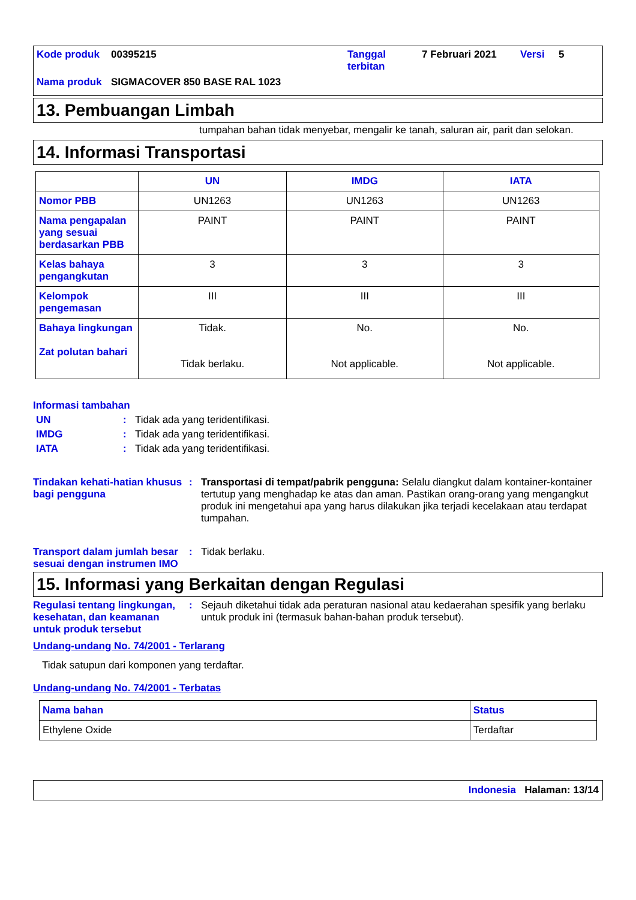| Kode produk | 00395215 | Tanggal terbitan | 7 Februari 2021 | Versi | 5 |
| Nama produk | SIGMACOVER 850 BASE RAL 1023 | | | | |
13. Pembuangan Limbah
tumpahan bahan tidak menyebar, mengalir ke tanah, saluran air, parit dan selokan.
14. Informasi Transportasi
| | UN | IMDG | IATA |
| --- | --- | --- | --- |
| Nomor PBB | UN1263 | UN1263 | UN1263 |
| Nama pengapalan yang sesuai berdasarkan PBB | PAINT | PAINT | PAINT |
| Kelas bahaya pengangkutan | 3 | 3 | 3 |
| Kelompok pengemasan | III | III | III |
| Bahaya lingkungan Zat polutan bahari | Tidak. Tidak berlaku. | No. Not applicable. | No. Not applicable. |
Informasi tambahan
UN : Tidak ada yang teridentifikasi.
IMDG : Tidak ada yang teridentifikasi.
IATA : Tidak ada yang teridentifikasi.
Tindakan kehati-hatian khusus bagi pengguna
: Transportasi di tempat/pabrik pengguna: Selalu diangkut dalam kontainer-kontainer tertutup yang menghadap ke atas dan aman. Pastikan orang-orang yang mengangkut produk ini mengetahui apa yang harus dilakukan jika terjadi kecelakaan atau terdapat tumpahan.
Transport dalam jumlah besar sesuai dengan instrumen IMO
: Tidak berlaku.
15. Informasi yang Berkaitan dengan Regulasi
Regulasi tentang lingkungan, kesehatan, dan keamanan untuk produk tersebut
: Sejauh diketahui tidak ada peraturan nasional atau kedaerahan spesifik yang berlaku untuk produk ini (termasuk bahan-bahan produk tersebut).
Undang-undang No. 74/2001 - Terlarang
Tidak satupun dari komponen yang terdaftar.
Undang-undang No. 74/2001 - Terbatas
| Nama bahan | Status |
| Ethylene Oxide | Terdaftar |
Indonesia Halaman: 13/14